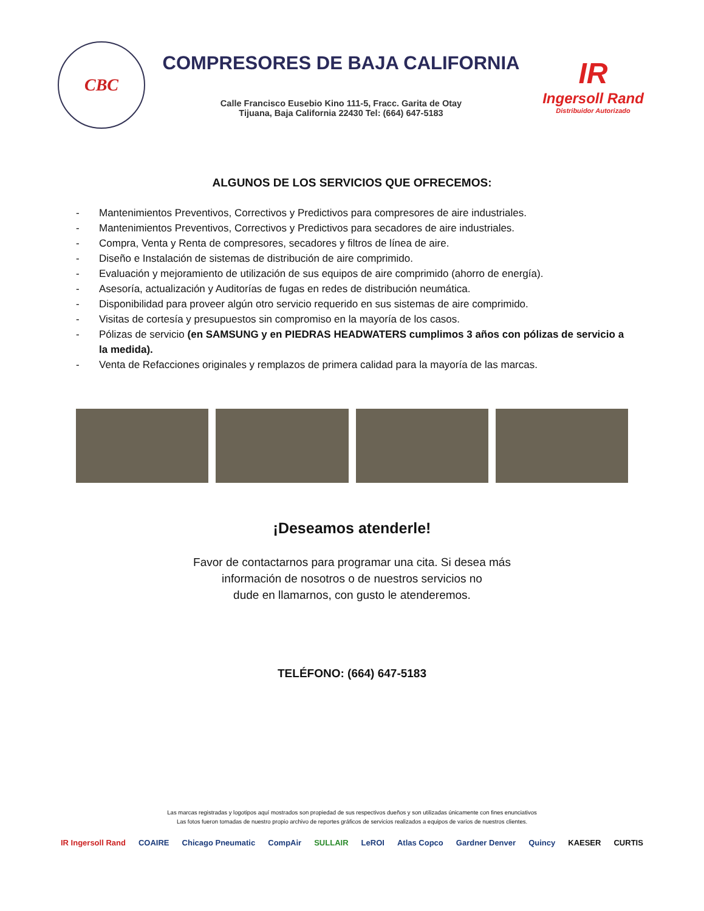CBC
COMPRESORES DE BAJA CALIFORNIA
Calle Francisco Eusebio Kino 111-5, Fracc. Garita de Otay
Tijuana, Baja California 22430 Tel: (664) 647-5183
IR
Ingersoll Rand
Distribuidor Autorizado
ALGUNOS DE LOS SERVICIOS QUE OFRECEMOS:
- Mantenimientos Preventivos, Correctivos y Predictivos para compresores de aire industriales.
- Mantenimientos Preventivos, Correctivos y Predictivos para secadores de aire industriales.
- Compra, Venta y Renta de compresores, secadores y filtros de línea de aire.
- Diseño e Instalación de sistemas de distribución de aire comprimido.
- Evaluación y mejoramiento de utilización de sus equipos de aire comprimido (ahorro de energía).
- Asesoría, actualización y Auditorías de fugas en redes de distribución neumática.
- Disponibilidad para proveer algún otro servicio requerido en sus sistemas de aire comprimido.
- Visitas de cortesía y presupuestos sin compromiso en la mayoría de los casos.
- Pólizas de servicio (en SAMSUNG y en PIEDRAS HEADWATERS cumplimos 3 años con pólizas de servicio a la medida).
- Venta de Refacciones originales y remplazos de primera calidad para la mayoría de las marcas.
¡Deseamos atenderle!
Favor de contactarnos para programar una cita. Si desea más
información de nosotros o de nuestros servicios no
dude en llamarnos, con gusto le atenderemos.
TELÉFONO: (664) 647-5183
Las marcas registradas y logotipos aquí mostrados son propiedad de sus respectivos dueños y son utilizadas únicamente con fines enunciativos
Las fotos fueron tomadas de nuestro propio archivo de reportes gráficos de servicios realizados a equipos de varios de nuestros clientes.
IR Ingersoll Rand COAIRE Chicago Pneumatic CompAir SULLAIR LeROI Atlas Copco Gardner Denver Quincy KAESER CURTIS